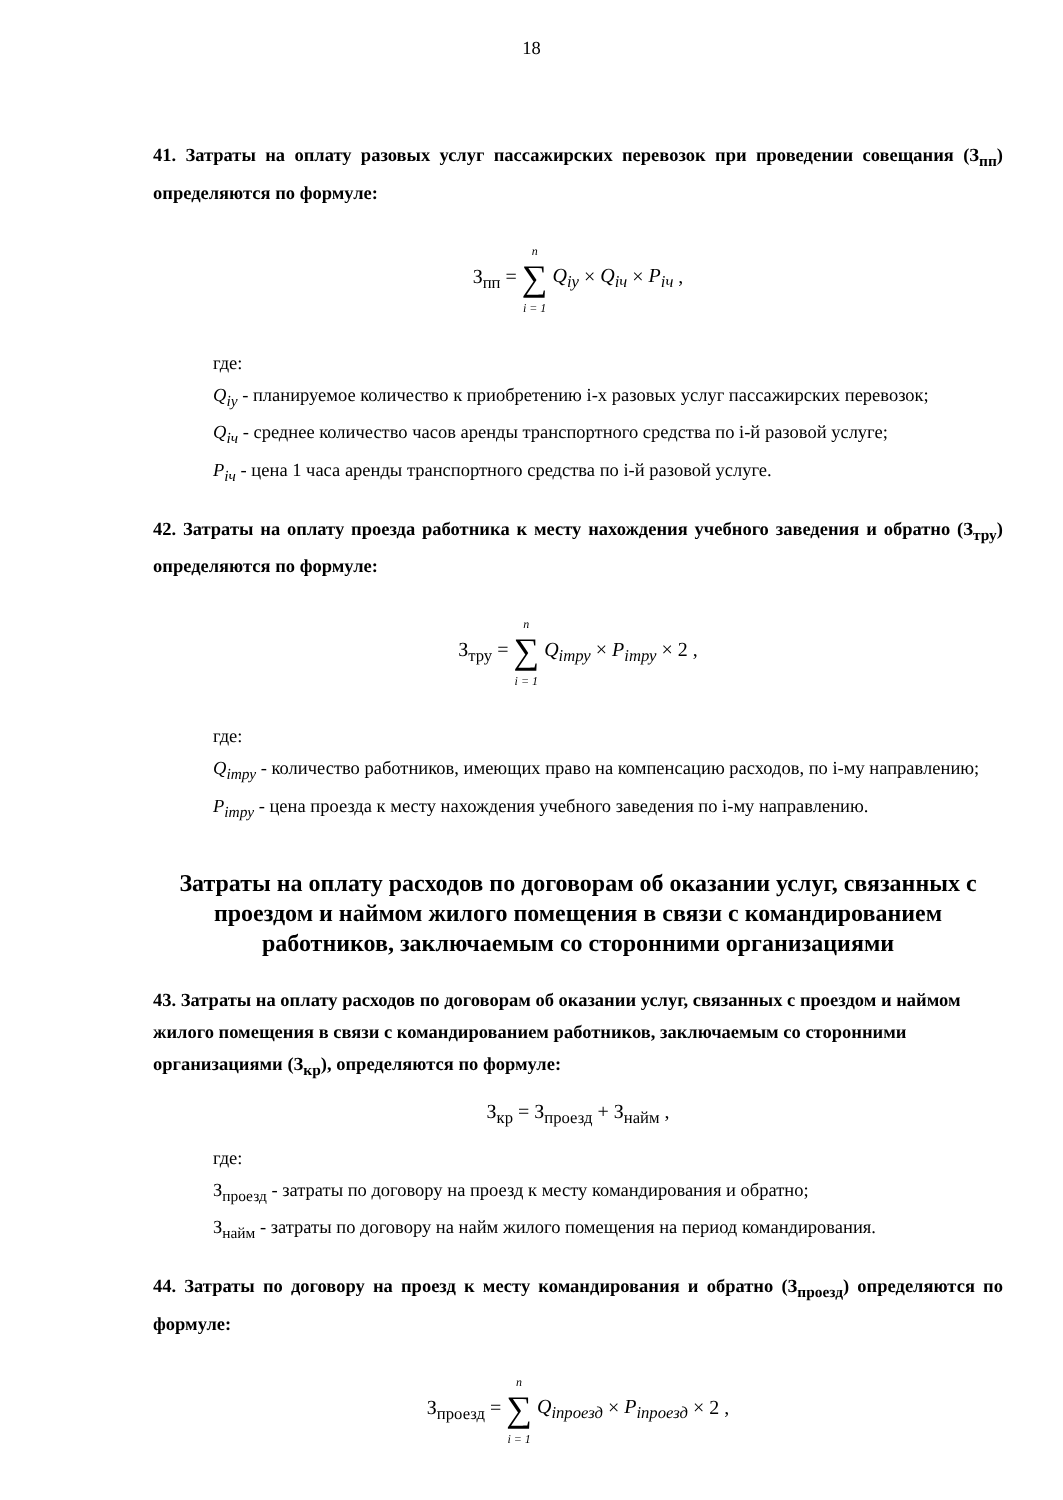18
41. Затраты на оплату разовых услуг пассажирских перевозок при проведении совещания (З<sub>пп</sub>) определяются по формуле:
З<sub>пп</sub> = n
∑
i = 1 Q<sub>iу</sub> × Q<sub>iч</sub> × P<sub>iч</sub> ,
где:
Q<sub>iу</sub> - планируемое количество к приобретению i-х разовых услуг пассажирских перевозок;
Q<sub>iч</sub> - среднее количество часов аренды транспортного средства по i-й разовой услуге;
P<sub>iч</sub> - цена 1 часа аренды транспортного средства по i-й разовой услуге.
42. Затраты на оплату проезда работника к месту нахождения учебного заведения и обратно (З<sub>тру</sub>) определяются по формуле:
З<sub>тру</sub> = n
∑
i = 1 Q<sub>iтру</sub> × P<sub>iтру</sub> × 2 ,
где:
Q<sub>iтру</sub> - количество работников, имеющих право на компенсацию расходов, по i-му направлению;
P<sub>iтру</sub> - цена проезда к месту нахождения учебного заведения по i-му направлению.
Затраты на оплату расходов по договорам об оказании услуг, связанных с проездом и наймом жилого помещения в связи с командированием работников, заключаемым со сторонними организациями
43. Затраты на оплату расходов по договорам об оказании услуг, связанных с проездом и наймом жилого помещения в связи с командированием работников, заключаемым со сторонними организациями (З<sub>кр</sub>), определяются по формуле:
З<sub>кр</sub> = З<sub>проезд</sub> + З<sub>найм</sub> ,
где:
З<sub>проезд</sub> - затраты по договору на проезд к месту командирования и обратно;
З<sub>найм</sub> - затраты по договору на найм жилого помещения на период командирования.
44. Затраты по договору на проезд к месту командирования и обратно (З<sub>проезд</sub>) определяются по формуле:
З<sub>проезд</sub> = n
∑
i = 1 Q<sub>iпроезд</sub> × P<sub>iпроезд</sub> × 2 ,